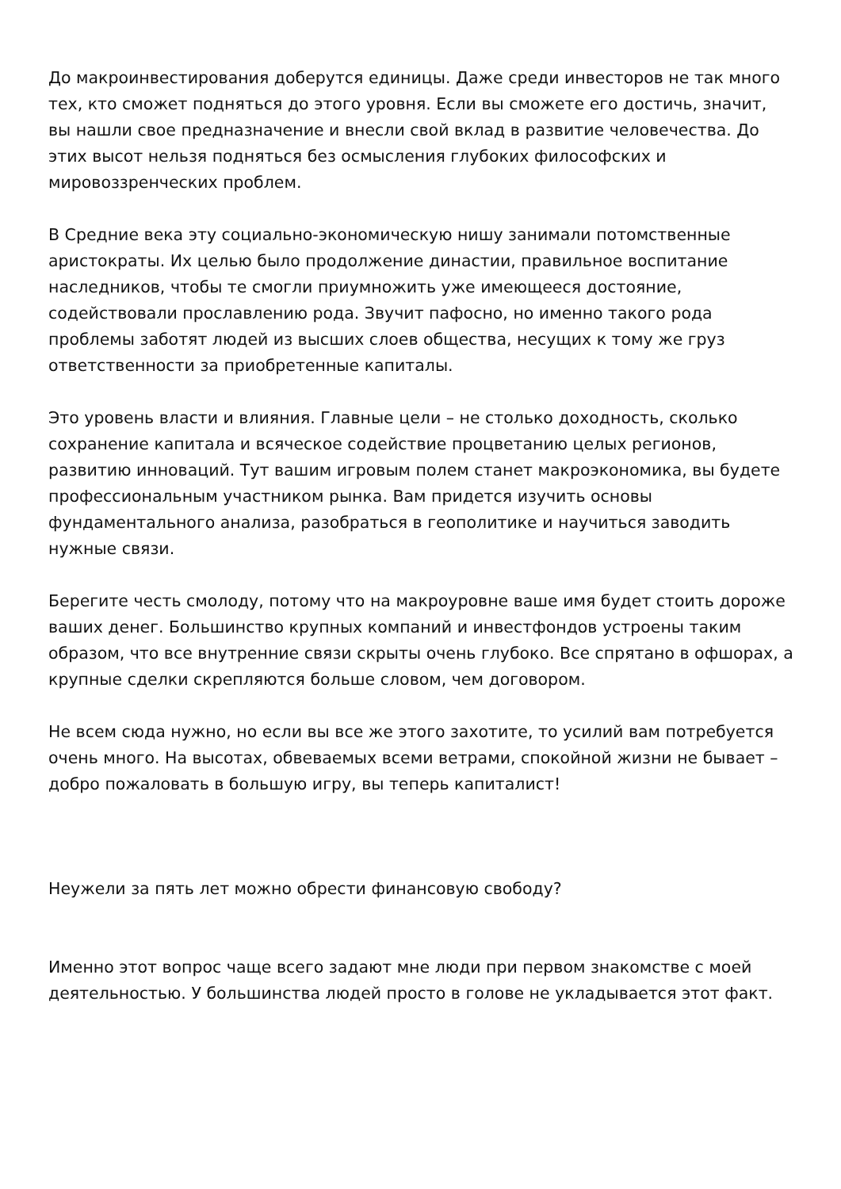До макроинвестирования доберутся единицы. Даже среди инвесторов не так много тех, кто сможет подняться до этого уровня. Если вы сможете его достичь, значит, вы нашли свое предназначение и внесли свой вклад в развитие человечества. До этих высот нельзя подняться без осмысления глубоких философских и мировоззренческих проблем.
В Средние века эту социально-экономическую нишу занимали потомственные аристократы. Их целью было продолжение династии, правильное воспитание наследников, чтобы те смогли приумножить уже имеющееся достояние, содействовали прославлению рода. Звучит пафосно, но именно такого рода проблемы заботят людей из высших слоев общества, несущих к тому же груз ответственности за приобретенные капиталы.
Это уровень власти и влияния. Главные цели – не столько доходность, сколько сохранение капитала и всяческое содействие процветанию целых регионов, развитию инноваций. Тут вашим игровым полем станет макроэкономика, вы будете профессиональным участником рынка. Вам придется изучить основы фундаментального анализа, разобраться в геополитике и научиться заводить нужные связи.
Берегите честь смолоду, потому что на макроуровне ваше имя будет стоить дороже ваших денег. Большинство крупных компаний и инвестфондов устроены таким образом, что все внутренние связи скрыты очень глубоко. Все спрятано в офшорах, а крупные сделки скрепляются больше словом, чем договором.
Не всем сюда нужно, но если вы все же этого захотите, то усилий вам потребуется очень много. На высотах, обвеваемых всеми ветрами, спокойной жизни не бывает – добро пожаловать в большую игру, вы теперь капиталист!
Неужели за пять лет можно обрести финансовую свободу?
Именно этот вопрос чаще всего задают мне люди при первом знакомстве с моей деятельностью. У большинства людей просто в голове не укладывается этот факт.